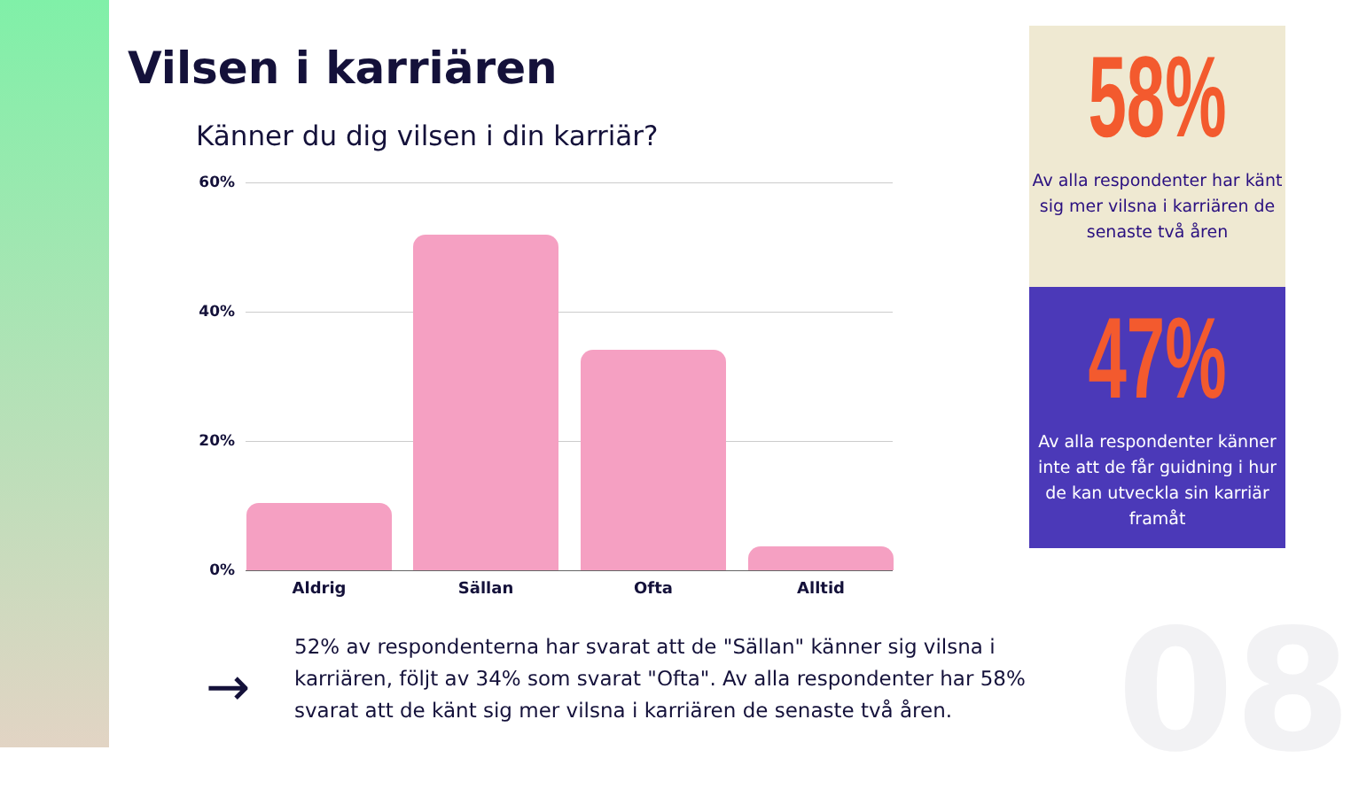Vilsen i karriären
Känner du dig vilsen i din karriär?
60%
40%
20%
0%
Aldrig Sällan Ofta Alltid
→
52% av respondenterna har svarat att de "Sällan" känner sig vilsna i karriären, följt av 34% som svarat "Ofta". Av alla respondenter har 58% svarat att de känt sig mer vilsna i karriären de senaste två åren.
58%
Av alla respondenter har känt sig mer vilsna i karriären de senaste två åren
47%
Av alla respondenter känner inte att de får guidning i hur de kan utveckla sin karriär framåt
08